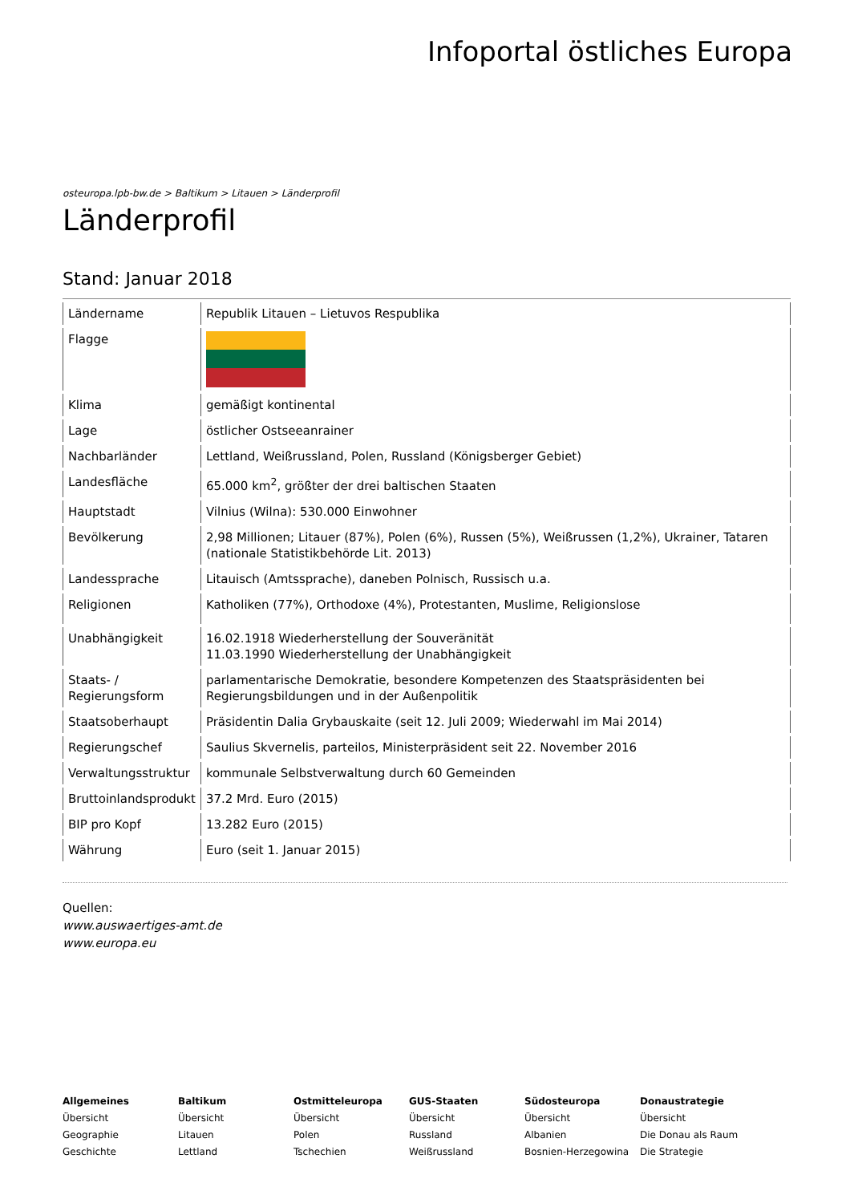Infoportal östliches Europa
osteuropa.lpb-bw.de > Baltikum > Litauen > Länderprofil
Länderprofil
Stand: Januar 2018
| Ländername | Republik Litauen – Lietuvos Respublika |
| Flagge | |
| Klima | gemäßigt kontinental |
| Lage | östlicher Ostseeanrainer |
| Nachbarländer | Lettland, Weißrussland, Polen, Russland (Königsberger Gebiet) |
| Landesfläche | 65.000 km<sup>2</sup>, größter der drei baltischen Staaten |
| Hauptstadt | Vilnius (Wilna): 530.000 Einwohner |
| Bevölkerung | 2,98 Millionen; Litauer (87%), Polen (6%), Russen (5%), Weißrussen (1,2%), Ukrainer, Tataren (nationale Statistikbehörde Lit. 2013) |
| Landessprache | Litauisch (Amtssprache), daneben Polnisch, Russisch u.a. |
| Religionen | Katholiken (77%), Orthodoxe (4%), Protestanten, Muslime, Religionslose |
| Unabhängigkeit | 16.02.1918 Wiederherstellung der Souveränität 11.03.1990 Wiederherstellung der Unabhängigkeit |
| Staats- / Regierungsform | parlamentarische Demokratie, besondere Kompetenzen des Staatspräsidenten bei Regierungsbildungen und in der Außenpolitik |
| Staatsoberhaupt | Präsidentin Dalia Grybauskaite (seit 12. Juli 2009; Wiederwahl im Mai 2014) |
| Regierungschef | Saulius Skvernelis, parteilos, Ministerpräsident seit 22. November 2016 |
| Verwaltungsstruktur | kommunale Selbstverwaltung durch 60 Gemeinden |
| Bruttoinlandsprodukt | 37.2 Mrd. Euro (2015) |
| BIP pro Kopf | 13.282 Euro (2015) |
| Währung | Euro (seit 1. Januar 2015) |
Quellen:
www.auswaertiges-amt.de
www.europa.eu
Allgemeines
Übersicht
Geographie
Geschichte
Baltikum
Übersicht
Litauen
Lettland
Ostmitteleuropa
Übersicht
Polen
Tschechien
GUS-Staaten
Übersicht
Russland
Weißrussland
Südosteuropa
Übersicht
Albanien
Bosnien-Herzegowina
Donaustrategie
Übersicht
Die Donau als Raum
Die Strategie